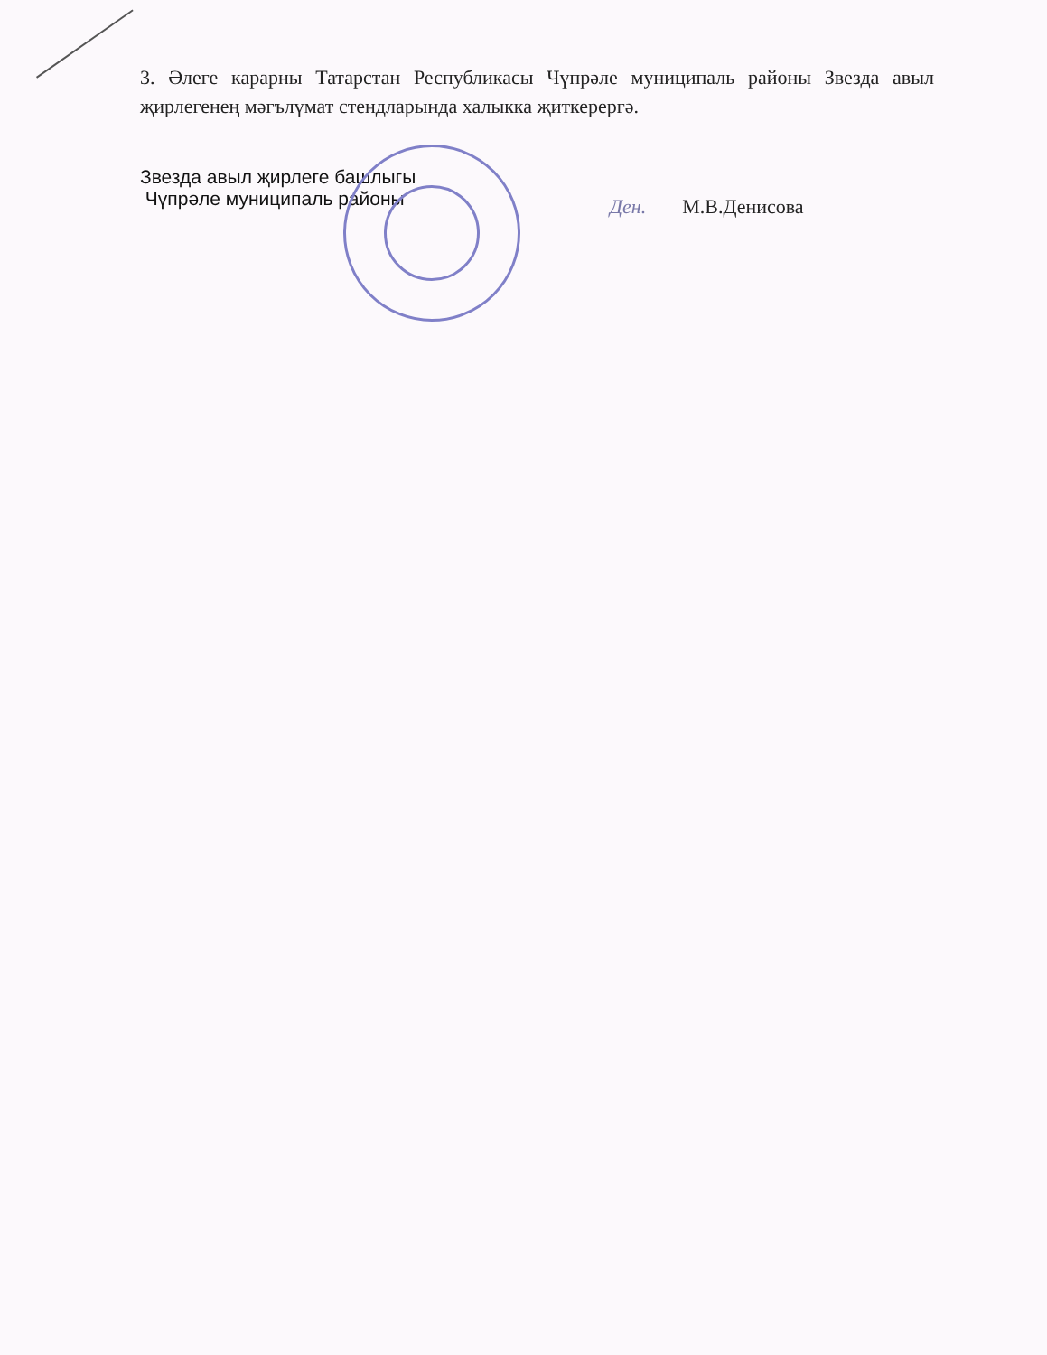3. Әлеге карарны Татарстан Республикасы Чүпрәле муниципаль районы Звезда авыл җирлегенең мәгълүмат стендларында халыкка җиткерергә.
Звезда авыл җирлеге башлыгы
Чүпрәле муниципаль районы
Ден. М.В.Денисова